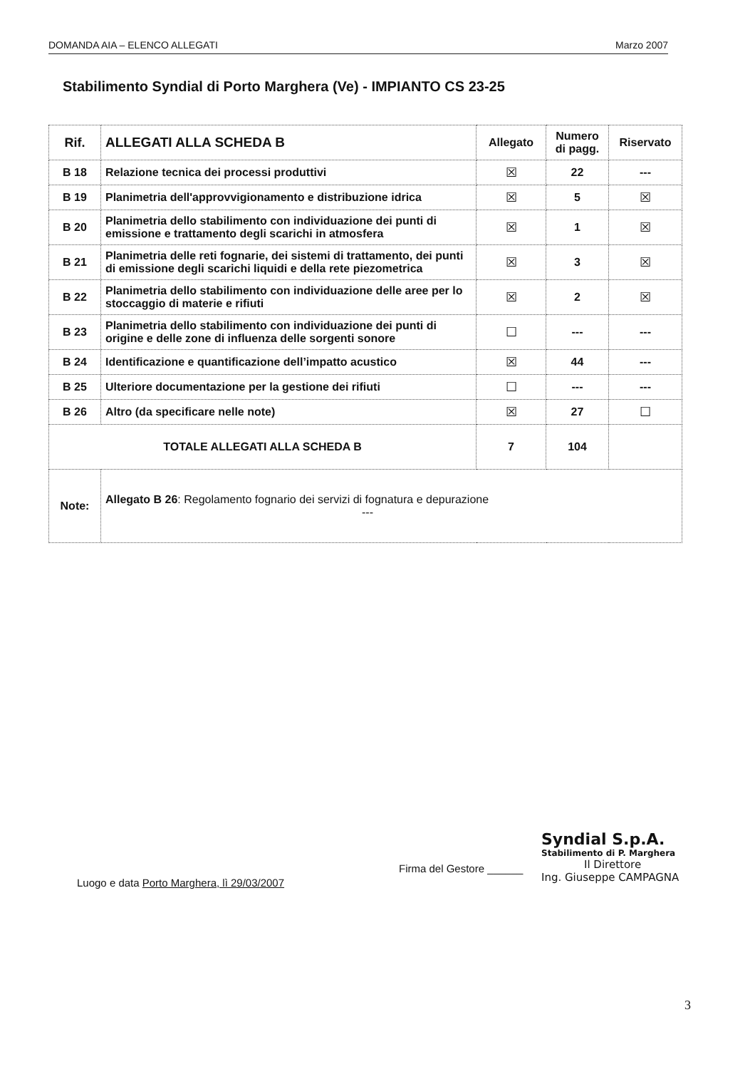DOMANDA AIA – ELENCO ALLEGATI Marzo 2007
Stabilimento Syndial di Porto Marghera (Ve) - IMPIANTO CS 23-25
| Rif. | ALLEGATI ALLA SCHEDA B | Allegato | Numero di pagg. | Riservato |
| --- | --- | --- | --- | --- |
| B 18 | Relazione tecnica dei processi produttivi | ☒ | 22 | --- |
| B 19 | Planimetria dell'approvvigionamento e distribuzione idrica | ☒ | 5 | ☒ |
| B 20 | Planimetria dello stabilimento con individuazione dei punti di emissione e trattamento degli scarichi in atmosfera | ☒ | 1 | ☒ |
| B 21 | Planimetria delle reti fognarie, dei sistemi di trattamento, dei punti di emissione degli scarichi liquidi e della rete piezometrica | ☒ | 3 | ☒ |
| B 22 | Planimetria dello stabilimento con individuazione delle aree per lo stoccaggio di materie e rifiuti | ☒ | 2 | ☒ |
| B 23 | Planimetria dello stabilimento con individuazione dei punti di origine e delle zone di influenza delle sorgenti sonore | ☐ | --- | --- |
| B 24 | Identificazione e quantificazione dell’impatto acustico | ☒ | 44 | --- |
| B 25 | Ulteriore documentazione per la gestione dei rifiuti | ☐ | --- | --- |
| B 26 | Altro (da specificare nelle note) | ☒ | 27 | ☐ |
| TOTALE ALLEGATI ALLA SCHEDA B | | 7 | 104 | |
| Note: | Allegato B 26 : Regolamento fognario dei servizi di fognatura e depurazione --- | | | |
Luogo e data Porto Marghera, lì 29/03/2007
Firma del Gestore ______
Syndial S.p.A.
Stabilimento di P. Marghera
Il Direttore
Ing. Giuseppe CAMPAGNA
3